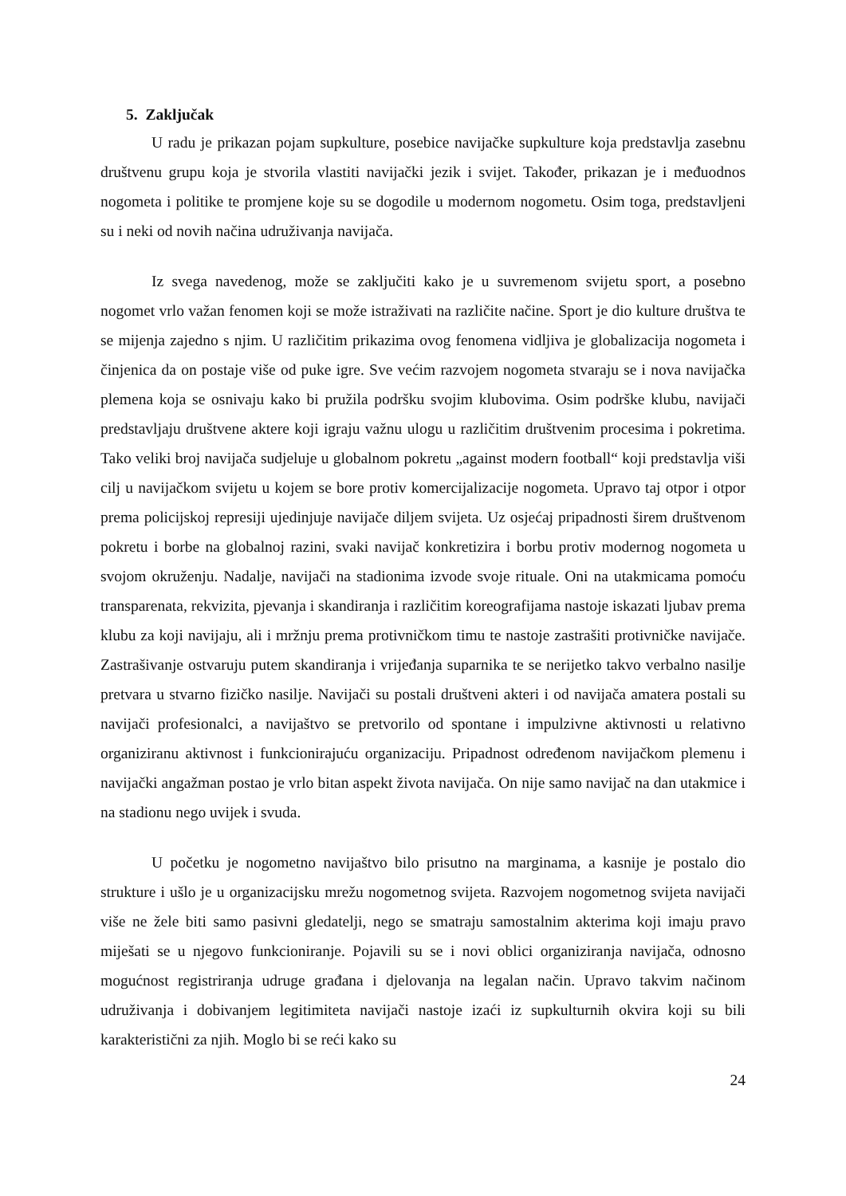5. Zaključak
U radu je prikazan pojam supkulture, posebice navijačke supkulture koja predstavlja zasebnu društvenu grupu koja je stvorila vlastiti navijački jezik i svijet. Također, prikazan je i međuodnos nogometa i politike te promjene koje su se dogodile u modernom nogometu. Osim toga, predstavljeni su i neki od novih načina udruživanja navijača.
Iz svega navedenog, može se zaključiti kako je u suvremenom svijetu sport, a posebno nogomet vrlo važan fenomen koji se može istraživati na različite načine. Sport je dio kulture društva te se mijenja zajedno s njim. U različitim prikazima ovog fenomena vidljiva je globalizacija nogometa i činjenica da on postaje više od puke igre. Sve većim razvojem nogometa stvaraju se i nova navijačka plemena koja se osnivaju kako bi pružila podršku svojim klubovima. Osim podrške klubu, navijači predstavljaju društvene aktere koji igraju važnu ulogu u različitim društvenim procesima i pokretima. Tako veliki broj navijača sudjeluje u globalnom pokretu „against modern football“ koji predstavlja viši cilj u navijačkom svijetu u kojem se bore protiv komercijalizacije nogometa. Upravo taj otpor i otpor prema policijskoj represiji ujedinjuje navijače diljem svijeta. Uz osjećaj pripadnosti širem društvenom pokretu i borbe na globalnoj razini, svaki navijač konkretizira i borbu protiv modernog nogometa u svojom okruženju. Nadalje, navijači na stadionima izvode svoje rituale. Oni na utakmicama pomoću transparenata, rekvizita, pjevanja i skandiranja i različitim koreografijama nastoje iskazati ljubav prema klubu za koji navijaju, ali i mržnju prema protivničkom timu te nastoje zastrašiti protivničke navijače. Zastrašivanje ostvaruju putem skandiranja i vrijeđanja suparnika te se nerijetko takvo verbalno nasilje pretvara u stvarno fizičko nasilje. Navijači su postali društveni akteri i od navijača amatera postali su navijači profesionalci, a navijaštvo se pretvorilo od spontane i impulzivne aktivnosti u relativno organiziranu aktivnost i funkcionirajuću organizaciju. Pripadnost određenom navijačkom plemenu i navijački angažman postao je vrlo bitan aspekt života navijača. On nije samo navijač na dan utakmice i na stadionu nego uvijek i svuda.
U početku je nogometno navijaštvo bilo prisutno na marginama, a kasnije je postalo dio strukture i ušlo je u organizacijsku mrežu nogometnog svijeta. Razvojem nogometnog svijeta navijači više ne žele biti samo pasivni gledatelji, nego se smatraju samostalnim akterima koji imaju pravo miješati se u njegovo funkcioniranje. Pojavili su se i novi oblici organiziranja navijača, odnosno mogućnost registriranja udruge građana i djelovanja na legalan način. Upravo takvim načinom udruživanja i dobivanjem legitimiteta navijači nastoje izaći iz supkulturnih okvira koji su bili karakteristični za njih. Moglo bi se reći kako su
24